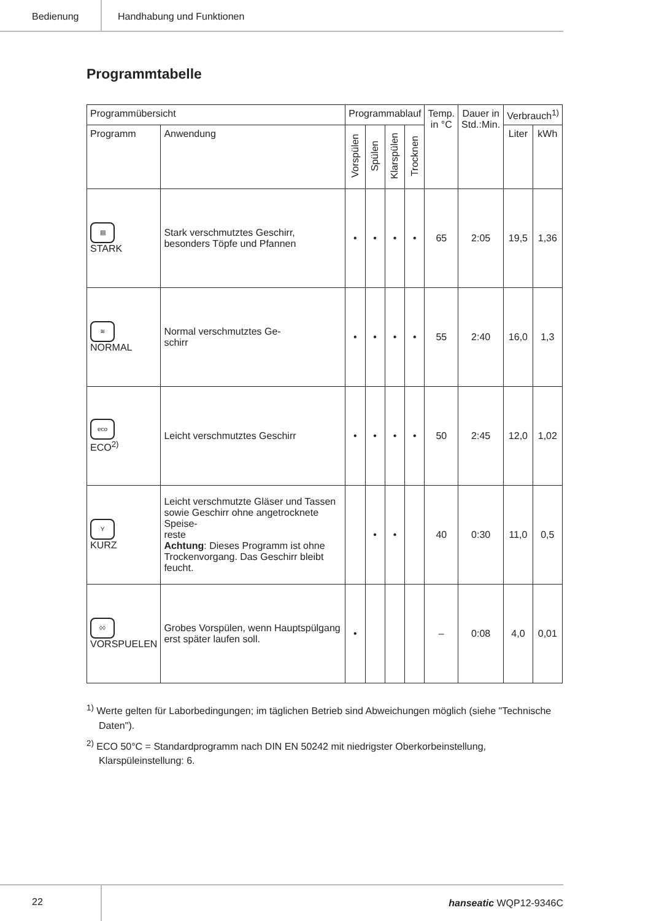Bedienung Handhabung und Funktionen
Programmtabelle
| Programmübersicht | | Programmablauf | | | | Temp. in °C | Dauer in Std.:Min. | Verbrauch<sup>1)</sup> | |
| --- | --- | --- | --- | --- | --- | --- | --- | --- | --- |
| Programm | Anwendung | Vorspülen | Spülen | Klarspülen | Trocknen | | | Liter | kWh |
| ▤ STARK | Stark verschmutztes Geschirr, besonders Töpfe und Pfannen | • | • | • | • | 65 | 2:05 | 19,5 | 1,36 |
| ≋ NORMAL | Normal verschmutztes Ge- schirr | • | • | • | • | 55 | 2:40 | 16,0 | 1,3 |
| eco ECO<sup>2)</sup> | Leicht verschmutztes Geschirr | • | • | • | • | 50 | 2:45 | 12,0 | 1,02 |
| Y KURZ | Leicht verschmutzte Gläser und Tassen sowie Geschirr ohne angetrocknete Speise- reste Achtung : Dieses Programm ist ohne Trockenvorgang. Das Geschirr bleibt feucht. | | • | • | | 40 | 0:30 | 11,0 | 0,5 |
| ◊◊ VORSPUELEN | Grobes Vorspülen, wenn Hauptspülgang erst später laufen soll. | • | | | | – | 0:08 | 4,0 | 0,01 |
<sup>1)</sup> Werte gelten für Laborbedingungen; im täglichen Betrieb sind Abweichungen möglich (siehe "Technische Daten").
<sup>2)</sup> ECO 50°C = Standardprogramm nach DIN EN 50242 mit niedrigster Oberkorbeinstellung, Klarspüleinstellung: 6.
22
hanseatic WQP12-9346C